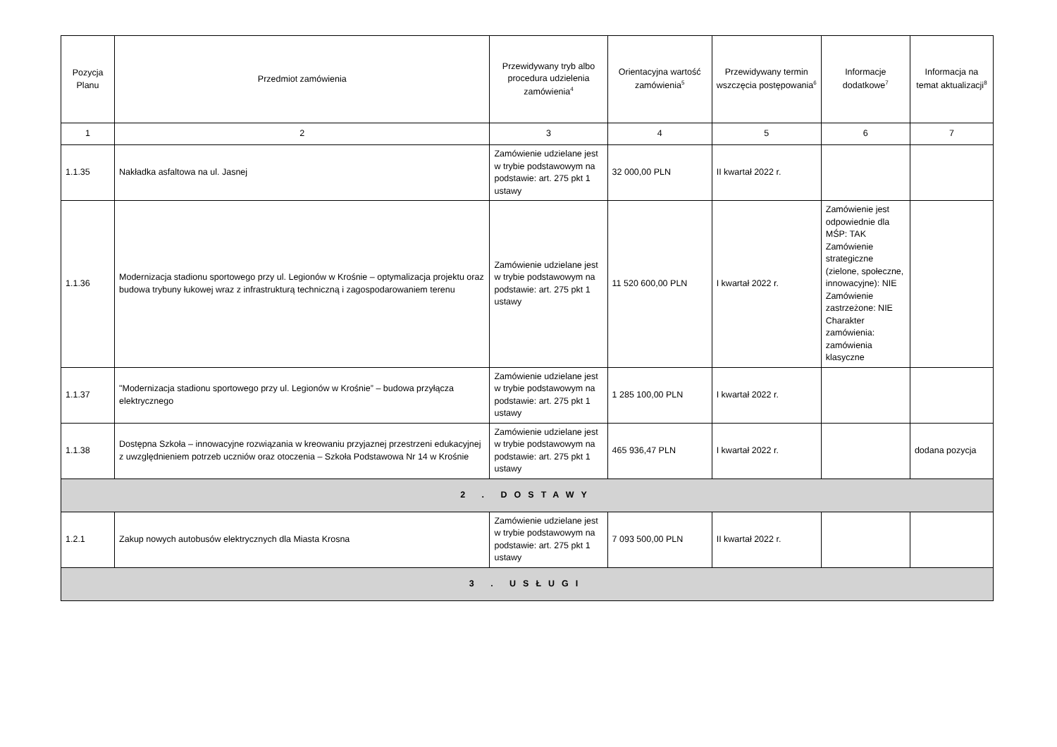| Pozycja Planu | Przedmiot zamówienia | Przewidywany tryb albo procedura udzielenia zamówienia<sup>4</sup> | Orientacyjna wartość zamówienia<sup>5</sup> | Przewidywany termin wszczęcia postępowania<sup>6</sup> | Informacje dodatkowe<sup>7</sup> | Informacja na temat aktualizacji<sup>8</sup> |
| --- | --- | --- | --- | --- | --- | --- |
| 1 | 2 | 3 | 4 | 5 | 6 | 7 |
| 1.1.35 | Nakładka asfaltowa na ul. Jasnej | Zamówienie udzielane jest w trybie podstawowym na podstawie: art. 275 pkt 1 ustawy | 32 000,00 PLN | II kwartał 2022 r. | | |
| 1.1.36 | Modernizacja stadionu sportowego przy ul. Legionów w Krośnie – optymalizacja projektu oraz budowa trybuny łukowej wraz z infrastrukturą techniczną i zagospodarowaniem terenu | Zamówienie udzielane jest w trybie podstawowym na podstawie: art. 275 pkt 1 ustawy | 11 520 600,00 PLN | I kwartał 2022 r. | Zamówienie jest odpowiednie dla MŚP: TAK Zamówienie strategiczne (zielone, społeczne, innowacyjne): NIE Zamówienie zastrzeżone: NIE Charakter zamówienia: zamówienia klasyczne | |
| 1.1.37 | "Modernizacja stadionu sportowego przy ul. Legionów w Krośnie” – budowa przyłącza elektrycznego | Zamówienie udzielane jest w trybie podstawowym na podstawie: art. 275 pkt 1 ustawy | 1 285 100,00 PLN | I kwartał 2022 r. | | |
| 1.1.38 | Dostępna Szkoła – innowacyjne rozwiązania w kreowaniu przyjaznej przestrzeni edukacyjnej z uwzględnieniem potrzeb uczniów oraz otoczenia – Szkoła Podstawowa Nr 14 w Krośnie | Zamówienie udzielane jest w trybie podstawowym na podstawie: art. 275 pkt 1 ustawy | 465 936,47 PLN | I kwartał 2022 r. | | dodana pozycja |
| 2 . DOSTAWY | | | | | | |
| 1.2.1 | Zakup nowych autobusów elektrycznych dla Miasta Krosna | Zamówienie udzielane jest w trybie podstawowym na podstawie: art. 275 pkt 1 ustawy | 7 093 500,00 PLN | II kwartał 2022 r. | | |
| 3 . USŁUGI | | | | | | |